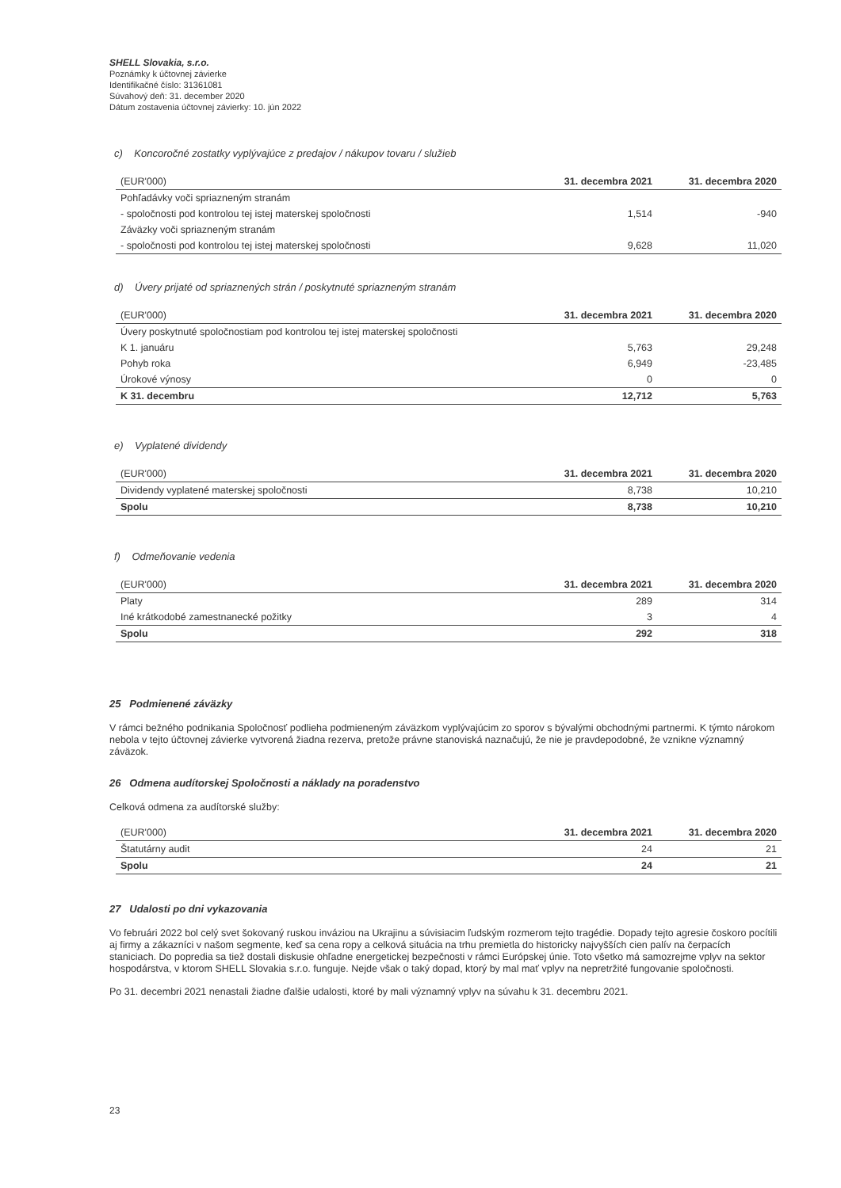SHELL Slovakia, s.r.o.
Poznámky k účtovnej závierke
Identifikačné číslo: 31361081
Súvahový deň: 31. december 2020
Dátum zostavenia účtovnej závierky: 10. jún 2022
c) Koncoročné zostatky vyplývajúce z predajov / nákupov tovaru / služieb
| (EUR'000) | 31. decembra 2021 | 31. decembra 2020 |
| --- | --- | --- |
| Pohľadávky voči spriazneným stranám | | |
| - spoločnosti pod kontrolou tej istej materskej spoločnosti | 1,514 | -940 |
| Záväzky voči spriazneným stranám | | |
| - spoločnosti pod kontrolou tej istej materskej spoločnosti | 9,628 | 11,020 |
d) Úvery prijaté od spriaznených strán / poskytnuté spriazneným stranám
| (EUR'000) | 31. decembra 2021 | 31. decembra 2020 |
| --- | --- | --- |
| Úvery poskytnuté spoločnostiam pod kontrolou tej istej materskej spoločnosti | | |
| K 1. januáru | 5,763 | 29,248 |
| Pohyb roka | 6,949 | -23,485 |
| Úrokové výnosy | 0 | 0 |
| K 31. decembru | 12,712 | 5,763 |
e) Vyplatené dividendy
| (EUR'000) | 31. decembra 2021 | 31. decembra 2020 |
| --- | --- | --- |
| Dividendy vyplatené materskej spoločnosti | 8,738 | 10,210 |
| Spolu | 8,738 | 10,210 |
f) Odmeňovanie vedenia
| (EUR'000) | 31. decembra 2021 | 31. decembra 2020 |
| --- | --- | --- |
| Platy | 289 | 314 |
| Iné krátkodobé zamestnanecké požitky | 3 | 4 |
| Spolu | 292 | 318 |
25 Podmienené záväzky
V rámci bežného podnikania Spoločnosť podlieha podmieneným záväzkom vyplývajúcim zo sporov s bývalými obchodnými partnermi. K týmto nárokom nebola v tejto účtovnej závierke vytvorená žiadna rezerva, pretože právne stanoviská naznačujú, že nie je pravdepodobné, že vznikne významný záväzok.
26 Odmena audítorskej Spoločnosti a náklady na poradenstvo
Celková odmena za audítorské služby:
| (EUR'000) | 31. decembra 2021 | 31. decembra 2020 |
| --- | --- | --- |
| Štatutárny audit | 24 | 21 |
| Spolu | 24 | 21 |
27 Udalosti po dni vykazovania
Vo februári 2022 bol celý svet šokovaný ruskou inváziou na Ukrajinu a súvisiacim ľudským rozmerom tejto tragédie. Dopady tejto agresie čoskoro pocítili aj firmy a zákazníci v našom segmente, keď sa cena ropy a celková situácia na trhu premietla do historicky najvyšších cien palív na čerpacích staniciach. Do popredia sa tiež dostali diskusie ohľadne energetickej bezpečnosti v rámci Európskej únie. Toto všetko má samozrejme vplyv na sektor hospodárstva, v ktorom SHELL Slovakia s.r.o. funguje. Nejde však o taký dopad, ktorý by mal mať vplyv na nepretržité fungovanie spoločnosti.
Po 31. decembri 2021 nenastali žiadne ďalšie udalosti, ktoré by mali významný vplyv na súvahu k 31. decembru 2021.
23